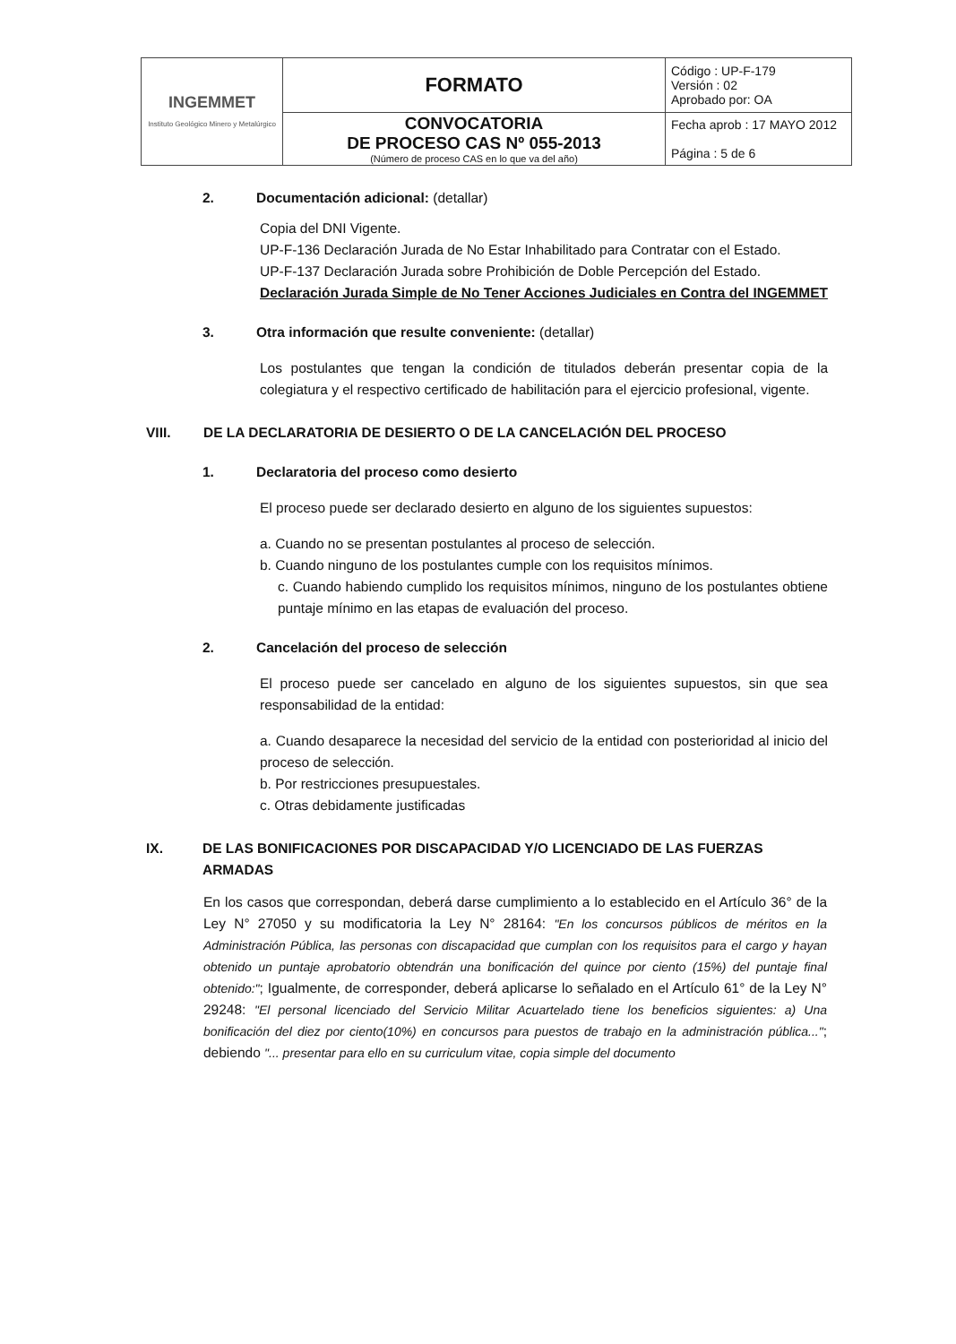| INGEMMET Instituto Geológico Minero y Metalúrgico | FORMATO | Código : UP-F-179 Versión : 02 Aprobado por: OA |
| | CONVOCATORIA DE PROCESO CAS Nº 055-2013 (Número de proceso CAS en lo que va del año) | Fecha aprob : 17 MAYO 2012 Página : 5 de 6 |
2. Documentación adicional: (detallar)
Copia del DNI Vigente.
UP-F-136 Declaración Jurada de No Estar Inhabilitado para Contratar con el Estado.
UP-F-137 Declaración Jurada sobre Prohibición de Doble Percepción del Estado.
Declaración Jurada Simple de No Tener Acciones Judiciales en Contra del INGEMMET
3. Otra información que resulte conveniente: (detallar)
Los postulantes que tengan la condición de titulados deberán presentar copia de la colegiatura y el respectivo certificado de habilitación para el ejercicio profesional, vigente.
VIII. DE LA DECLARATORIA DE DESIERTO O DE LA CANCELACIÓN DEL PROCESO
1. Declaratoria del proceso como desierto
El proceso puede ser declarado desierto en alguno de los siguientes supuestos:
a. Cuando no se presentan postulantes al proceso de selección.
b. Cuando ninguno de los postulantes cumple con los requisitos mínimos.
c. Cuando habiendo cumplido los requisitos mínimos, ninguno de los postulantes obtiene puntaje mínimo en las etapas de evaluación del proceso.
2. Cancelación del proceso de selección
El proceso puede ser cancelado en alguno de los siguientes supuestos, sin que sea responsabilidad de la entidad:
a. Cuando desaparece la necesidad del servicio de la entidad con posterioridad al inicio del proceso de selección.
b. Por restricciones presupuestales.
c. Otras debidamente justificadas
IX. DE LAS BONIFICACIONES POR DISCAPACIDAD Y/O LICENCIADO DE LAS FUERZAS ARMADAS
En los casos que correspondan, deberá darse cumplimiento a lo establecido en el Artículo 36° de la Ley N° 27050 y su modificatoria la Ley N° 28164: "En los concursos públicos de méritos en la Administración Pública, las personas con discapacidad que cumplan con los requisitos para el cargo y hayan obtenido un puntaje aprobatorio obtendrán una bonificación del quince por ciento (15%) del puntaje final obtenido:"; Igualmente, de corresponder, deberá aplicarse lo señalado en el Artículo 61° de la Ley N° 29248: "El personal licenciado del Servicio Militar Acuartelado tiene los beneficios siguientes: a) Una bonificación del diez por ciento(10%) en concursos para puestos de trabajo en la administración pública..."; debiendo "... presentar para ello en su curriculum vitae, copia simple del documento